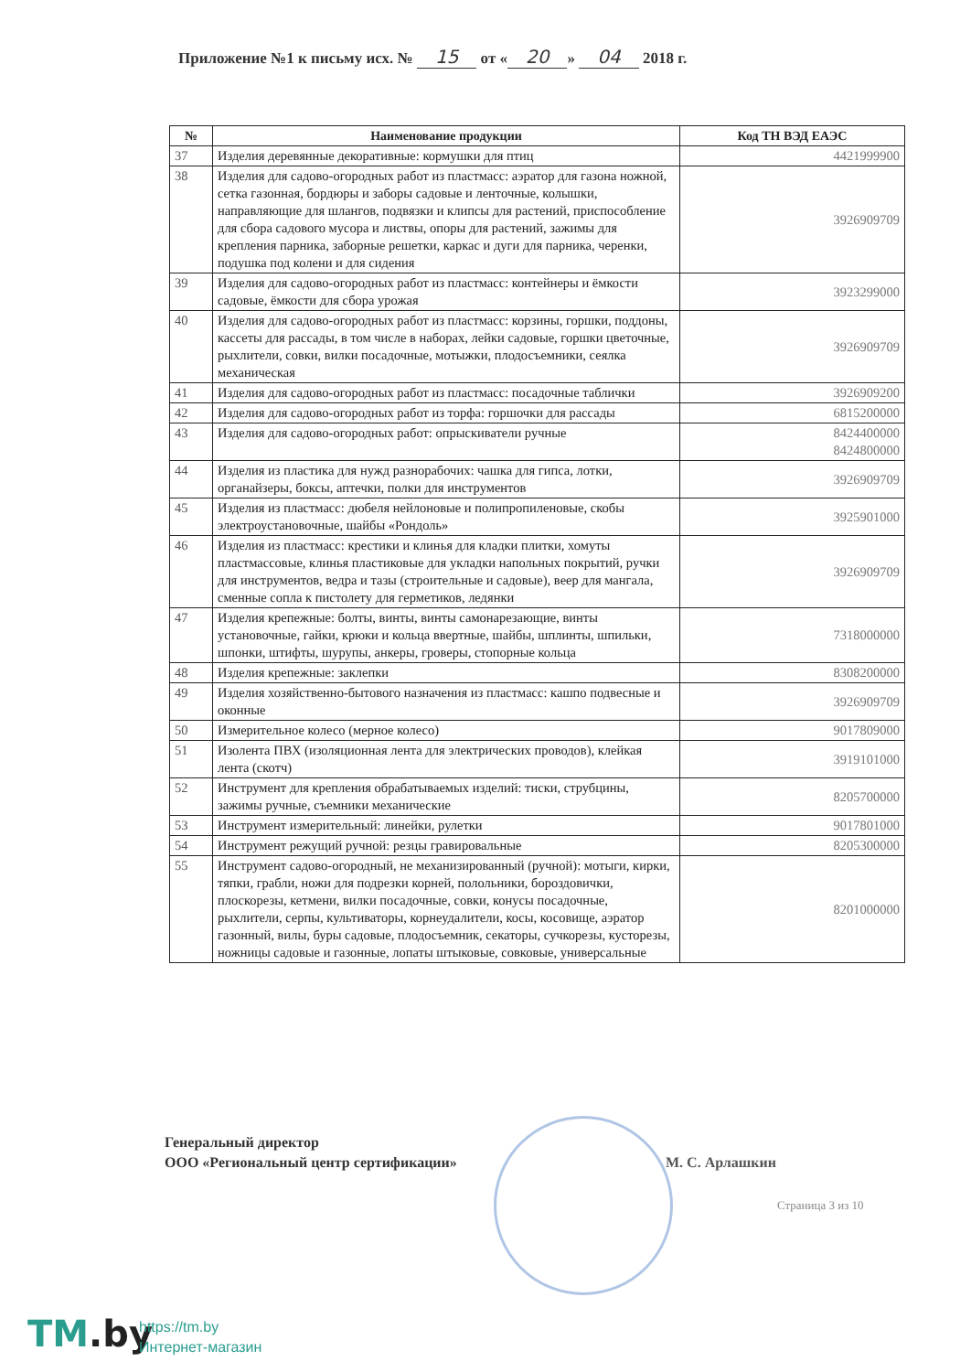Приложение №1 к письму исх. № 15 от « 20 » 04 2018 г.
| № | Наименование продукции | Код ТН ВЭД ЕАЭС |
| --- | --- | --- |
| 37 | Изделия деревянные декоративные: кормушки для птиц | 4421999900 |
| 38 | Изделия для садово-огородных работ из пластмасс: аэратор для газона ножной, сетка газонная, бордюры и заборы садовые и ленточные, колышки, направляющие для шлангов, подвязки и клипсы для растений, приспособление для сбора садового мусора и листвы, опоры для растений, зажимы для крепления парника, заборные решетки, каркас и дуги для парника, черенки, подушка под колени и для сидения | 3926909709 |
| 39 | Изделия для садово-огородных работ из пластмасс: контейнеры и ёмкости садовые, ёмкости для сбора урожая | 3923299000 |
| 40 | Изделия для садово-огородных работ из пластмасс: корзины, горшки, поддоны, кассеты для рассады, в том числе в наборах, лейки садовые, горшки цветочные, рыхлители, совки, вилки посадочные, мотыжки, плодосъемники, сеялка механическая | 3926909709 |
| 41 | Изделия для садово-огородных работ из пластмасс: посадочные таблички | 3926909200 |
| 42 | Изделия для садово-огородных работ из торфа: горшочки для рассады | 6815200000 |
| 43 | Изделия для садово-огородных работ: опрыскиватели ручные | 8424400000 8424800000 |
| 44 | Изделия из пластика для нужд разнорабочих: чашка для гипса, лотки, органайзеры, боксы, аптечки, полки для инструментов | 3926909709 |
| 45 | Изделия из пластмасс: дюбеля нейлоновые и полипропиленовые, скобы электроустановочные, шайбы «Рондоль» | 3925901000 |
| 46 | Изделия из пластмасс: крестики и клинья для кладки плитки, хомуты пластмассовые, клинья пластиковые для укладки напольных покрытий, ручки для инструментов, ведра и тазы (строительные и садовые), веер для мангала, сменные сопла к пистолету для герметиков, ледянки | 3926909709 |
| 47 | Изделия крепежные: болты, винты, винты самонарезающие, винты установочные, гайки, крюки и кольца ввертные, шайбы, шплинты, шпильки, шпонки, штифты, шурупы, анкеры, гроверы, стопорные кольца | 7318000000 |
| 48 | Изделия крепежные: заклепки | 8308200000 |
| 49 | Изделия хозяйственно-бытового назначения из пластмасс: кашпо подвесные и оконные | 3926909709 |
| 50 | Измерительное колесо (мерное колесо) | 9017809000 |
| 51 | Изолента ПВХ (изоляционная лента для электрических проводов), клейкая лента (скотч) | 3919101000 |
| 52 | Инструмент для крепления обрабатываемых изделий: тиски, струбцины, зажимы ручные, съемники механические | 8205700000 |
| 53 | Инструмент измерительный: линейки, рулетки | 9017801000 |
| 54 | Инструмент режущий ручной: резцы гравировальные | 8205300000 |
| 55 | Инструмент садово-огородный, не механизированный (ручной): мотыги, кирки, тяпки, грабли, ножи для подрезки корней, полольники, бороздовички, плоскорезы, кетмени, вилки посадочные, совки, конусы посадочные, рыхлители, серпы, культиваторы, корнеудалители, косы, косовище, аэратор газонный, вилы, буры садовые, плодосъемник, секаторы, сучкорезы, кусторезы, ножницы садовые и газонные, лопаты штыковые, совковые, универсальные | 8201000000 |
Генеральный директор
ООО «Региональный центр сертификации»
М. С. Арлашкин
Страница 3 из 10
TM.by
https://tm.by
Интернет-магазин